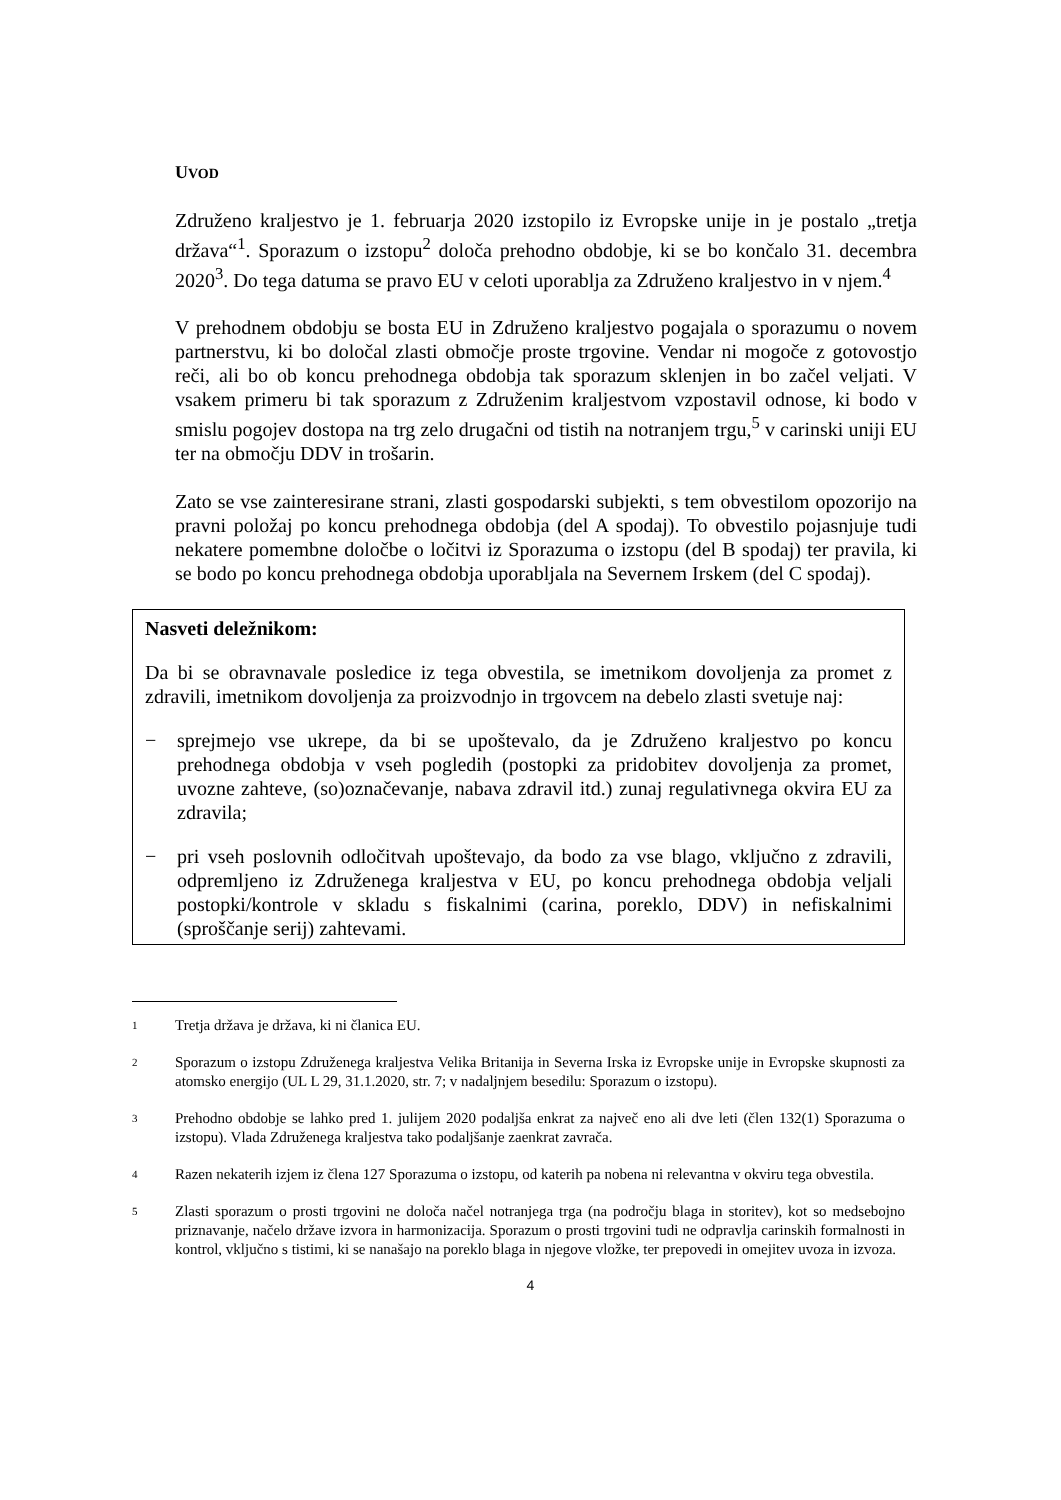UVOD
Združeno kraljestvo je 1. februarja 2020 izstopilo iz Evropske unije in je postalo „tretja država“<sup>1</sup>. Sporazum o izstopu<sup>2</sup> določa prehodno obdobje, ki se bo končalo 31. decembra 2020<sup>3</sup>. Do tega datuma se pravo EU v celoti uporablja za Združeno kraljestvo in v njem.<sup>4</sup>
V prehodnem obdobju se bosta EU in Združeno kraljestvo pogajala o sporazumu o novem partnerstvu, ki bo določal zlasti območje proste trgovine. Vendar ni mogoče z gotovostjo reči, ali bo ob koncu prehodnega obdobja tak sporazum sklenjen in bo začel veljati. V vsakem primeru bi tak sporazum z Združenim kraljestvom vzpostavil odnose, ki bodo v smislu pogojev dostopa na trg zelo drugačni od tistih na notranjem trgu,<sup>5</sup> v carinski uniji EU ter na območju DDV in trošarin.
Zato se vse zainteresirane strani, zlasti gospodarski subjekti, s tem obvestilom opozorijo na pravni položaj po koncu prehodnega obdobja (del A spodaj). To obvestilo pojasnjuje tudi nekatere pomembne določbe o ločitvi iz Sporazuma o izstopu (del B spodaj) ter pravila, ki se bodo po koncu prehodnega obdobja uporabljala na Severnem Irskem (del C spodaj).
Nasveti deležnikom:
Da bi se obravnavale posledice iz tega obvestila, se imetnikom dovoljenja za promet z zdravili, imetnikom dovoljenja za proizvodnjo in trgovcem na debelo zlasti svetuje naj:
− sprejmejo vse ukrepe, da bi se upoštevalo, da je Združeno kraljestvo po koncu prehodnega obdobja v vseh pogledih (postopki za pridobitev dovoljenja za promet, uvozne zahteve, (so)označevanje, nabava zdravil itd.) zunaj regulativnega okvira EU za zdravila;
− pri vseh poslovnih odločitvah upoštevajo, da bodo za vse blago, vključno z zdravili, odpremljeno iz Združenega kraljestva v EU, po koncu prehodnega obdobja veljali postopki/kontrole v skladu s fiskalnimi (carina, poreklo, DDV) in nefiskalnimi (sproščanje serij) zahtevami.
1 Tretja država je država, ki ni članica EU.
2 Sporazum o izstopu Združenega kraljestva Velika Britanija in Severna Irska iz Evropske unije in Evropske skupnosti za atomsko energijo (UL L 29, 31.1.2020, str. 7; v nadaljnjem besedilu: Sporazum o izstopu).
3 Prehodno obdobje se lahko pred 1. julijem 2020 podaljša enkrat za največ eno ali dve leti (člen 132(1) Sporazuma o izstopu). Vlada Združenega kraljestva tako podaljšanje zaenkrat zavrača.
4 Razen nekaterih izjem iz člena 127 Sporazuma o izstopu, od katerih pa nobena ni relevantna v okviru tega obvestila.
5 Zlasti sporazum o prosti trgovini ne določa načel notranjega trga (na področju blaga in storitev), kot so medsebojno priznavanje, načelo države izvora in harmonizacija. Sporazum o prosti trgovini tudi ne odpravlja carinskih formalnosti in kontrol, vključno s tistimi, ki se nanašajo na poreklo blaga in njegove vložke, ter prepovedi in omejitev uvoza in izvoza.
4